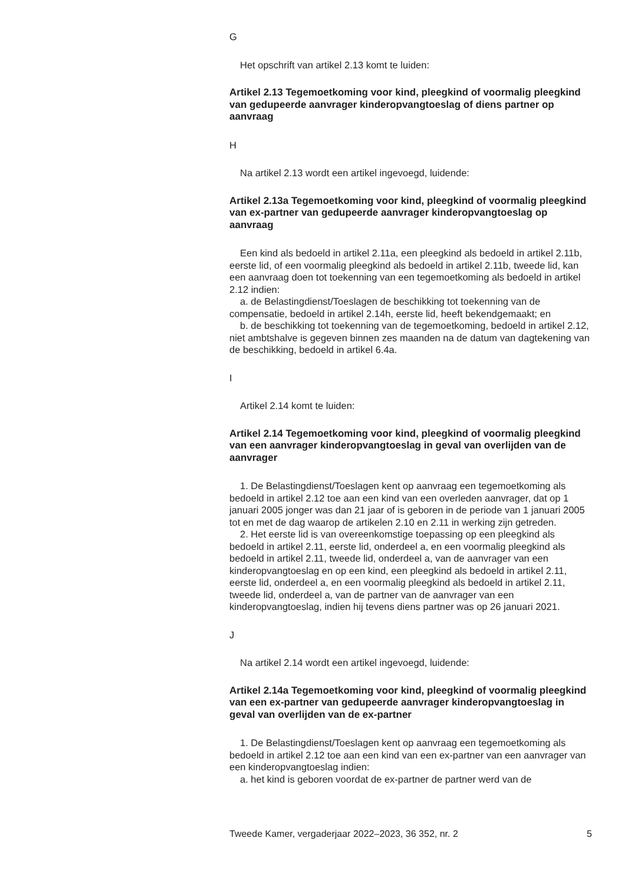G
Het opschrift van artikel 2.13 komt te luiden:
Artikel 2.13 Tegemoetkoming voor kind, pleegkind of voormalig pleegkind van gedupeerde aanvrager kinderopvangtoeslag of diens partner op aanvraag
H
Na artikel 2.13 wordt een artikel ingevoegd, luidende:
Artikel 2.13a Tegemoetkoming voor kind, pleegkind of voormalig pleegkind van ex-partner van gedupeerde aanvrager kinderop­vangtoeslag op aanvraag
Een kind als bedoeld in artikel 2.11a, een pleegkind als bedoeld in artikel 2.11b, eerste lid, of een voormalig pleegkind als bedoeld in artikel 2.11b, tweede lid, kan een aanvraag doen tot toekenning van een tegemoet­koming als bedoeld in artikel 2.12 indien:
a. de Belastingdienst/Toeslagen de beschikking tot toekenning van de compensatie, bedoeld in artikel 2.14h, eerste lid, heeft bekendgemaakt; en
b. de beschikking tot toekenning van de tegemoetkoming, bedoeld in artikel 2.12, niet ambtshalve is gegeven binnen zes maanden na de datum van dagtekening van de beschikking, bedoeld in artikel 6.4a.
I
Artikel 2.14 komt te luiden:
Artikel 2.14 Tegemoetkoming voor kind, pleegkind of voormalig pleegkind van een aanvrager kinderopvangtoeslag in geval van overlijden van de aanvrager
1. De Belastingdienst/Toeslagen kent op aanvraag een tegemoetkoming als bedoeld in artikel 2.12 toe aan een kind van een overleden aanvrager, dat op 1 januari 2005 jonger was dan 21 jaar of is geboren in de periode van 1 januari 2005 tot en met de dag waarop de artikelen 2.10 en 2.11 in werking zijn getreden.
2. Het eerste lid is van overeenkomstige toepassing op een pleegkind als bedoeld in artikel 2.11, eerste lid, onderdeel a, en een voormalig pleegkind als bedoeld in artikel 2.11, tweede lid, onderdeel a, van de aanvrager van een kinderopvangtoeslag en op een kind, een pleegkind als bedoeld in artikel 2.11, eerste lid, onderdeel a, en een voormalig pleegkind als bedoeld in artikel 2.11, tweede lid, onderdeel a, van de partner van de aanvrager van een kinderopvangtoeslag, indien hij tevens diens partner was op 26 januari 2021.
J
Na artikel 2.14 wordt een artikel ingevoegd, luidende:
Artikel 2.14a Tegemoetkoming voor kind, pleegkind of voormalig pleegkind van een ex-partner van gedupeerde aanvrager kinder­opvangtoeslag in geval van overlijden van de ex-partner
1. De Belastingdienst/Toeslagen kent op aanvraag een tegemoetkoming als bedoeld in artikel 2.12 toe aan een kind van een ex-partner van een aanvrager van een kinderopvangtoeslag indien:
a. het kind is geboren voordat de ex-partner de partner werd van de
Tweede Kamer, vergaderjaar 2022–2023, 36 352, nr. 2 5